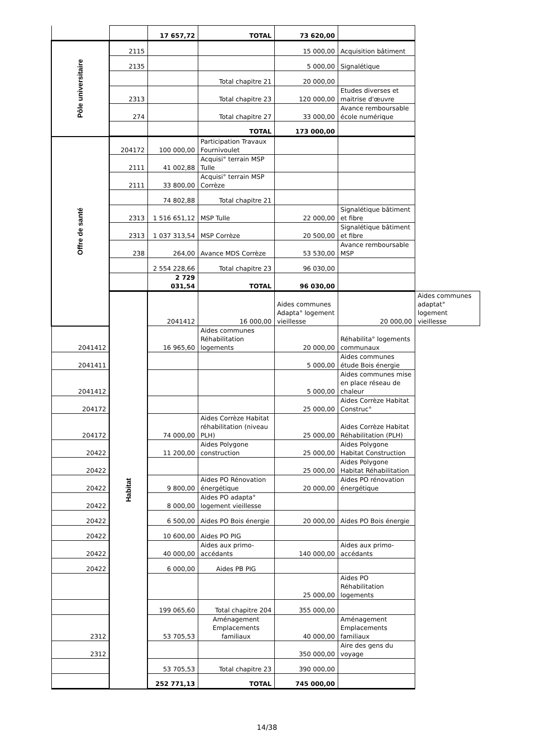| | | 17 657,72 | TOTAL | 73 620,00 | | |
| Pôle universitaire | 2115 | | | 15 000,00 | Acquisition bâtiment | |
| | 2135 | | | 5 000,00 | Signalétique | |
| | | | Total chapitre 21 | 20 000,00 | | |
| | 2313 | | Total chapitre 23 | 120 000,00 | Etudes diverses et maitrise d'œuvre | |
| | 274 | | Total chapitre 27 | 33 000,00 | Avance remboursable école numérique | |
| | | | TOTAL | 173 000,00 | | |
| Offre de santé | 204172 | 100 000,00 | Participation Travaux Fournivoulet | | | |
| | 2111 | 41 002,88 | Acquisi° terrain MSP Tulle | | | |
| | 2111 | 33 800,00 | Acquisi° terrain MSP Corrèze | | | |
| | | 74 802,88 | Total chapitre 21 | | | |
| | 2313 | 1 516 651,12 | MSP Tulle | 22 000,00 | Signalétique bâtiment et fibre | |
| | 2313 | 1 037 313,54 | MSP Corrèze | 20 500,00 | Signalétique bâtiment et fibre | |
| | 238 | 264,00 | Avance MDS Corrèze | 53 530,00 | Avance remboursable MSP | |
| | | 2 554 228,66 | Total chapitre 23 | 96 030,00 | | |
| | | 2 729 031,54 | TOTAL | 96 030,00 | | |
| | Habitat | 2041412 | 16 000,00 | Aides communes Adapta° logement vieillesse | 20 000,00 | Aides communes adaptat° logement vieillesse |
| 2041412 | | 16 965,60 | Aides communes Réhabilitation logements | 20 000,00 | Réhabilita° logements communaux | |
| 2041411 | | | | 5 000,00 | Aides communes étude Bois énergie | |
| 2041412 | | | | 5 000,00 | Aides communes mise en place réseau de chaleur | |
| 204172 | | | | 25 000,00 | Aides Corrèze Habitat Construc° | |
| 204172 | | 74 000,00 | Aides Corrèze Habitat réhabilitation (niveau PLH) | 25 000,00 | Aides Corrèze Habitat Réhabilitation (PLH) | |
| 20422 | | 11 200,00 | Aides Polygone construction | 25 000,00 | Aides Polygone Habitat Construction | |
| 20422 | | | | 25 000,00 | Aides Polygone Habitat Réhabilitation | |
| 20422 | | 9 800,00 | Aides PO Rénovation énergétique | 20 000,00 | Aides PO rénovation énergétique | |
| 20422 | | 8 000,00 | Aides PO adapta° logement vieillesse | | | |
| 20422 | | 6 500,00 | Aides PO Bois énergie | 20 000,00 | Aides PO Bois énergie | |
| 20422 | | 10 600,00 | Aides PO PIG | | | |
| 20422 | | 40 000,00 | Aides aux primo-accédants | 140 000,00 | Aides aux primo-accédants | |
| 20422 | | 6 000,00 | Aides PB PIG | | | |
| | | | | 25 000,00 | Aides PO Réhabilitation logements | |
| | | 199 065,60 | Total chapitre 204 | 355 000,00 | | |
| 2312 | | 53 705,53 | Aménagement Emplacements familiaux | 40 000,00 | Aménagement Emplacements familiaux | |
| 2312 | | | | 350 000,00 | Aire des gens du voyage | |
| | | 53 705,53 | Total chapitre 23 | 390 000,00 | | |
| | | 252 771,13 | TOTAL | 745 000,00 | | |
14/38